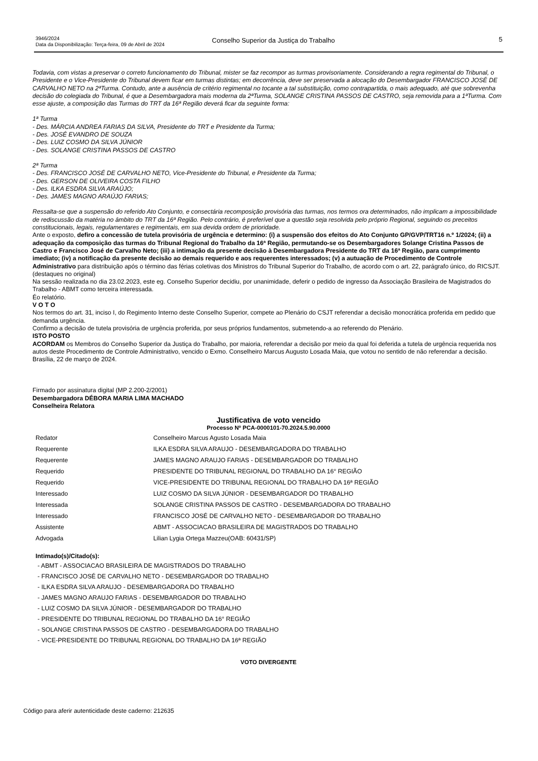3946/2024
Data da Disponibilização: Terça-feira, 09 de Abril de 2024
Conselho Superior da Justiça do Trabalho
5
Todavia, com vistas a preservar o correto funcionamento do Tribunal, mister se faz recompor as turmas provisoriamente. Considerando a regra regimental do Tribunal, o Presidente e o Vice-Presidente do Tribunal devem ficar em turmas distintas; em decorrência, deve ser preservada a alocação do Desembargador FRANCISCO JOSÉ DE CARVALHO NETO na 2ªTurma. Contudo, ante a ausência de critério regimental no tocante a tal substituição, como contrapartida, o mais adequado, até que sobrevenha decisão do colegiada do Tribunal, é que a Desembargadora mais moderna da 2ªTurma, SOLANGE CRISTINA PASSOS DE CASTRO, seja removida para a 1ªTurma. Com esse ajuste, a composição das Turmas do TRT da 16ª Região deverá ficar da seguinte forma:
1ª Turma
- Des. MÁRCIA ANDREA FARIAS DA SILVA, Presidente do TRT e Presidente da Turma;
- Des. JOSÉ EVANDRO DE SOUZA
- Des. LUIZ COSMO DA SILVA JÚNIOR
- Des. SOLANGE CRISTINA PASSOS DE CASTRO
2ª Turma
- Des. FRANCISCO JOSÉ DE CARVALHO NETO, Vice-Presidente do Tribunal, e Presidente da Turma;
- Des. GERSON DE OLIVEIRA COSTA FILHO
- Des. ILKA ESDRA SILVA ARAÚJO;
- Des. JAMES MAGNO ARAÚJO FARIAS;
Ressalta-se que a suspensão do referido Ato Conjunto, e consectária recomposição provisória das turmas, nos termos ora determinados, não implicam a impossibilidade de rediscussão da matéria no âmbito do TRT da 16ª Região. Pelo contrário, é preferível que a questão seja resolvida pelo próprio Regional, seguindo os preceitos constitucionais, legais, regulamentares e regimentais, em sua devida ordem de prioridade.
Ante o exposto, defiro a concessão de tutela provisória de urgência e determino: (i) a suspensão dos efeitos do Ato Conjunto GP/GVP/TRT16 n.º 1/2024; (ii) a adequação da composição das turmas do Tribunal Regional do Trabalho da 16ª Região, permutando-se os Desembargadores Solange Cristina Passos de Castro e Francisco José de Carvalho Neto; (iii) a intimação da presente decisão à Desembargadora Presidente do TRT da 16ª Região, para cumprimento imediato; (iv) a notificação da presente decisão ao demais requerido e aos requerentes interessados; (v) a autuação de Procedimento de Controle Administrativo para distribuição após o término das férias coletivas dos Ministros do Tribunal Superior do Trabalho, de acordo com o art. 22, parágrafo único, do RICSJT. (destaques no original)
Na sessão realizada no dia 23.02.2023, este eg. Conselho Superior decidiu, por unanimidade, deferir o pedido de ingresso da Associação Brasileira de Magistrados do Trabalho - ABMT como terceira interessada.
Éo relatório.
V O T O
Nos termos do art. 31, inciso I, do Regimento Interno deste Conselho Superior, compete ao Plenário do CSJT referendar a decisão monocrática proferida em pedido que demanda urgência.
Confirmo a decisão de tutela provisória de urgência proferida, por seus próprios fundamentos, submetendo-a ao referendo do Plenário.
ISTO POSTO
ACORDAM os Membros do Conselho Superior da Justiça do Trabalho, por maioria, referendar a decisão por meio da qual foi deferida a tutela de urgência requerida nos autos deste Procedimento de Controle Administrativo, vencido o Exmo. Conselheiro Marcus Augusto Losada Maia, que votou no sentido de não referendar a decisão.
Brasília, 22 de março de 2024.
Firmado por assinatura digital (MP 2.200-2/2001)
Desembargadora DÉBORA MARIA LIMA MACHADO
Conselheira Relatora
Justificativa de voto vencido
Processo Nº PCA-0000101-70.2024.5.90.0000
| Redator | Conselheiro Marcus Agusto Losada Maia |
| Requerente | ILKA ESDRA SILVA ARAUJO - DESEMBARGADORA DO TRABALHO |
| Requerente | JAMES MAGNO ARAUJO FARIAS - DESEMBARGADOR DO TRABALHO |
| Requerido | PRESIDENTE DO TRIBUNAL REGIONAL DO TRABALHO DA 16° REGIÃO |
| Requerido | VICE-PRESIDENTE DO TRIBUNAL REGIONAL DO TRABALHO DA 16ª REGIÃO |
| Interessado | LUIZ COSMO DA SILVA JÚNIOR - DESEMBARGADOR DO TRABALHO |
| Interessada | SOLANGE CRISTINA PASSOS DE CASTRO - DESEMBARGADORA DO TRABALHO |
| Interessado | FRANCISCO JOSÉ DE CARVALHO NETO - DESEMBARGADOR DO TRABALHO |
| Assistente | ABMT - ASSOCIACAO BRASILEIRA DE MAGISTRADOS DO TRABALHO |
| Advogada | Lilian Lygia Ortega Mazzeu(OAB: 60431/SP) |
Intimado(s)/Citado(s):
- ABMT - ASSOCIACAO BRASILEIRA DE MAGISTRADOS DO TRABALHO
- FRANCISCO JOSÉ DE CARVALHO NETO - DESEMBARGADOR DO TRABALHO
- ILKA ESDRA SILVA ARAUJO - DESEMBARGADORA DO TRABALHO
- JAMES MAGNO ARAUJO FARIAS - DESEMBARGADOR DO TRABALHO
- LUIZ COSMO DA SILVA JÚNIOR - DESEMBARGADOR DO TRABALHO
- PRESIDENTE DO TRIBUNAL REGIONAL DO TRABALHO DA 16° REGIÃO
- SOLANGE CRISTINA PASSOS DE CASTRO - DESEMBARGADORA DO TRABALHO
- VICE-PRESIDENTE DO TRIBUNAL REGIONAL DO TRABALHO DA 16ª REGIÃO
VOTO DIVERGENTE
Código para aferir autenticidade deste caderno: 212635